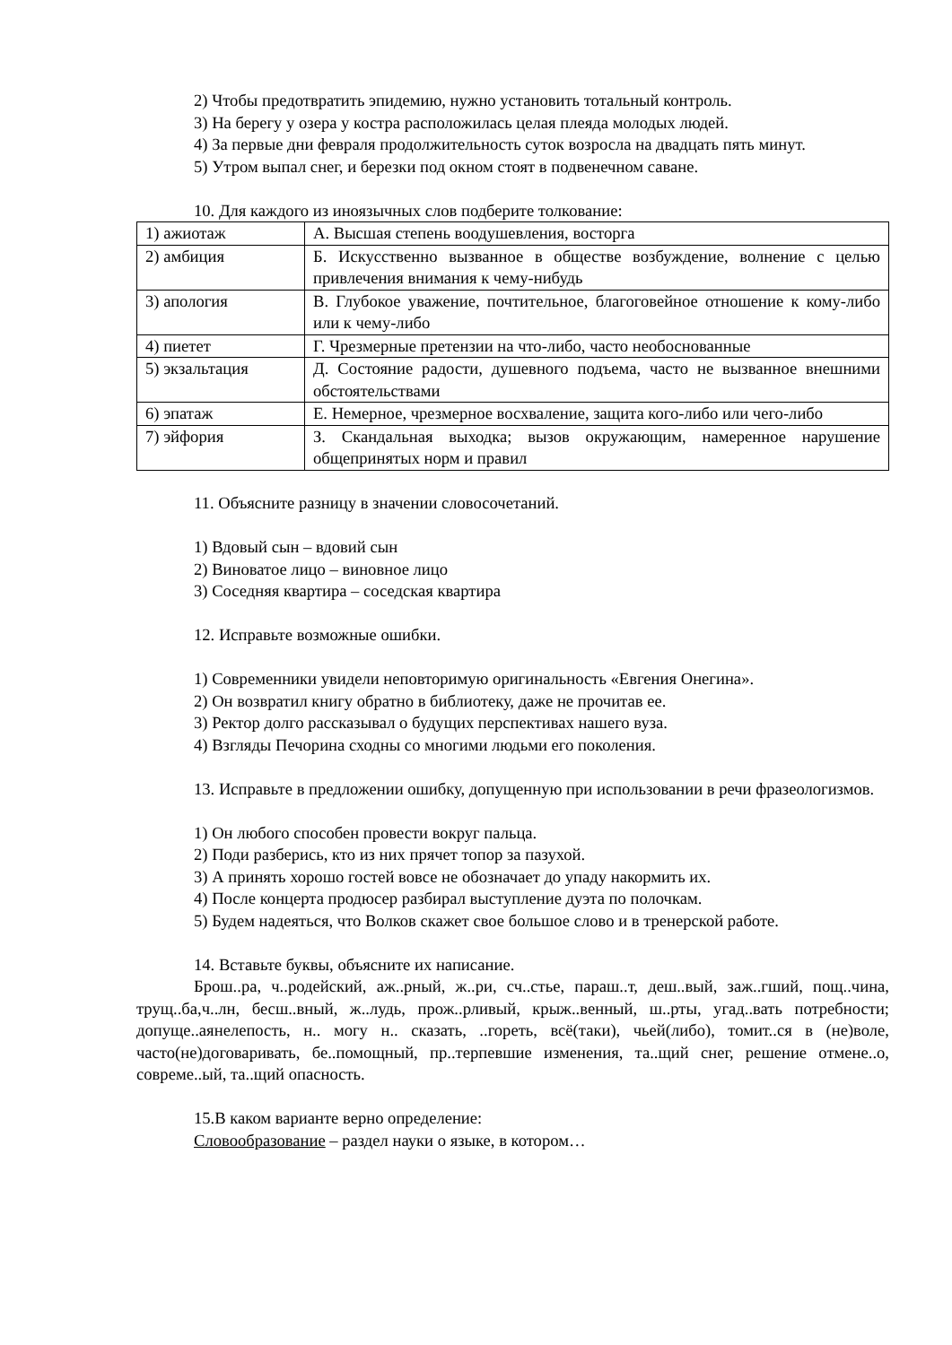2) Чтобы предотвратить эпидемию, нужно установить тотальный контроль.
3) На берегу у озера у костра расположилась целая плеяда молодых людей.
4) За первые дни февраля продолжительность суток возросла на двадцать пять минут.
5) Утром выпал снег, и березки под окном стоят в подвенечном саване.
10. Для каждого из иноязычных слов подберите толкование:
| 1) ажиотаж | А. Высшая степень воодушевления, восторга |
| 2) амбиция | Б. Искусственно вызванное в обществе возбуждение, волнение с целью привлечения внимания к чему-нибудь |
| 3) апология | В. Глубокое уважение, почтительное, благоговейное отношение к кому-либо или к чему-либо |
| 4) пиетет | Г. Чрезмерные претензии на что-либо, часто необоснованные |
| 5) экзальтация | Д. Состояние радости, душевного подъема, часто не вызванное внешними обстоятельствами |
| 6) эпатаж | Е. Немерное, чрезмерное восхваление, защита кого-либо или чего-либо |
| 7) эйфория | З. Скандальная выходка; вызов окружающим, намеренное нарушение общепринятых норм и правил |
11. Объясните разницу в значении словосочетаний.
1) Вдовый сын – вдовий сын
2) Виноватое лицо – виновное лицо
3) Соседняя квартира – соседская квартира
12. Исправьте возможные ошибки.
1) Современники увидели неповторимую оригинальность «Евгения Онегина».
2) Он возвратил книгу обратно в библиотеку, даже не прочитав ее.
3) Ректор долго рассказывал о будущих перспективах нашего вуза.
4) Взгляды Печорина сходны со многими людьми его поколения.
13. Исправьте в предложении ошибку, допущенную при использовании в речи фразеологизмов.
1) Он любого способен провести вокруг пальца.
2) Поди разберись, кто из них прячет топор за пазухой.
3) А принять хорошо гостей вовсе не обозначает до упаду накормить их.
4) После концерта продюсер разбирал выступление дуэта по полочкам.
5) Будем надеяться, что Волков скажет свое большое слово и в тренерской работе.
14. Вставьте буквы, объясните их написание.
Брош..ра, ч..родейский, аж..рный, ж..ри, сч..стье, параш..т, деш..вый, заж..гший, пощ..чина, трущ..ба,ч..лн, бесш..вный, ж..лудь, прож..рливый, крыж..венный, ш..рты, угад..вать потребности; допуще..аянелепость, н.. могу н.. сказать, ..гореть, всё(таки), чьей(либо), томит..ся в (не)воле, часто(не)договаривать, бе..помощный, пр..терпевшие изменения, та..щий снег, решение отмене..о, совреме..ый, та..щий опасность.
15.В каком варианте верно определение:
Словообразование – раздел науки о языке, в котором…